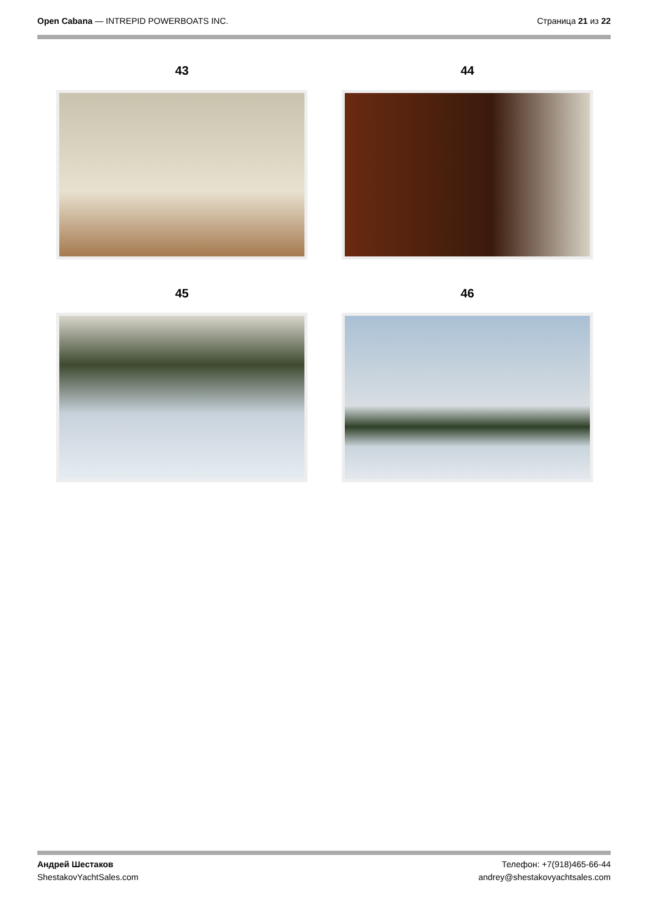Open Cabana — INTREPID POWERBOATS INC.
Страница 21 из 22
43
44
45
46
Андрей Шестаков
ShestakovYachtSales.com
Телефон: +7(918)465-66-44
andrey@shestakovyachtsales.com